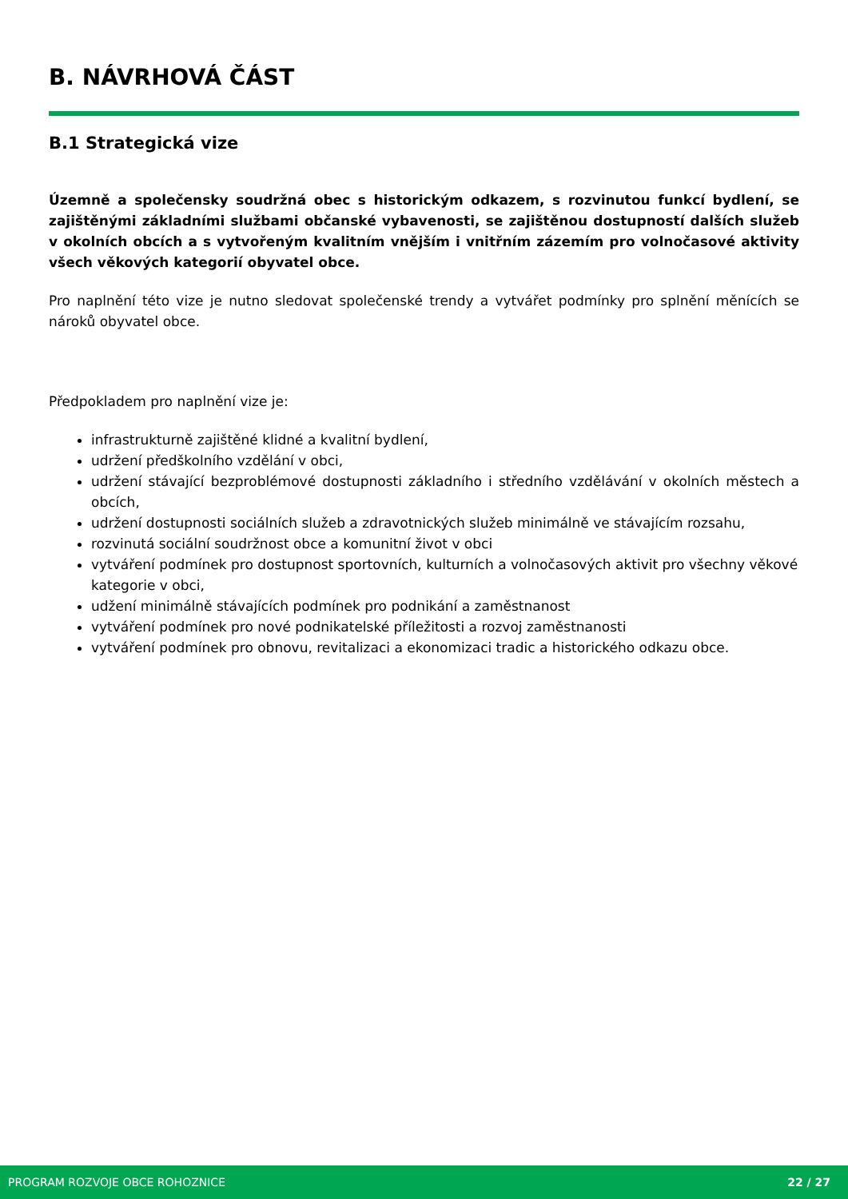B. NÁVRHOVÁ ČÁST
B.1 Strategická vize
Územně a společensky soudržná obec s historickým odkazem, s rozvinutou funkcí bydlení, se zajištěnými základními službami občanské vybavenosti, se zajištěnou dostupností dalších služeb v okolních obcích a s vytvořeným kvalitním vnějším i vnitřním zázemím pro volnočasové aktivity všech věkových kategorií obyvatel obce.
Pro naplnění této vize je nutno sledovat společenské trendy a vytvářet podmínky pro splnění měnících se nároků obyvatel obce.
Předpokladem pro naplnění vize je:
infrastrukturně zajištěné klidné a kvalitní bydlení,
udržení předškolního vzdělání v obci,
udržení stávající bezproblémové dostupnosti základního i středního vzdělávání v okolních městech a obcích,
udržení dostupnosti sociálních služeb a zdravotnických služeb minimálně ve stávajícím rozsahu,
rozvinutá sociální soudržnost obce a komunitní život v obci
vytváření podmínek pro dostupnost sportovních, kulturních a volnočasových aktivit pro všechny věkové
kategorie v obci,
udžení minimálně stávajících podmínek pro podnikání a zaměstnanost
vytváření podmínek pro nové podnikatelské příležitosti a rozvoj zaměstnanosti
vytváření podmínek pro obnovu, revitalizaci a ekonomizaci tradic a historického odkazu obce.
PROGRAM ROZVOJE OBCE ROHOZNICE 22 / 27